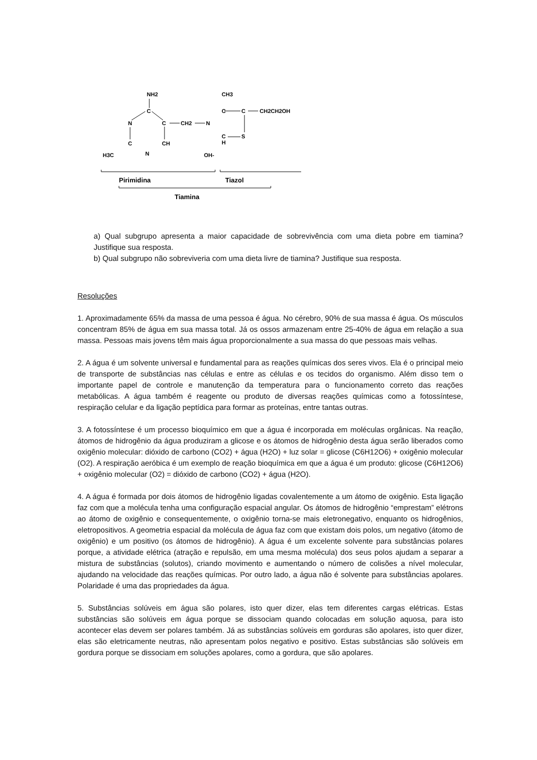NH2
C
N
C
C
CH
N
H3C
CH2
N
CH3
C
C
CH2CH2OH
C
H
S
OH-
Pirimidina
Tiazol
Tiamina
a) Qual subgrupo apresenta a maior capacidade de sobrevivência com uma dieta pobre em tiamina? Justifique sua resposta.
b) Qual subgrupo não sobreviveria com uma dieta livre de tiamina? Justifique sua resposta.
Resoluções
1. Aproximadamente 65% da massa de uma pessoa é água. No cérebro, 90% de sua massa é água. Os músculos concentram 85% de água em sua massa total. Já os ossos armazenam entre 25-40% de água em relação a sua massa. Pessoas mais jovens têm mais água proporcionalmente a sua massa do que pessoas mais velhas.
2. A água é um solvente universal e fundamental para as reações químicas dos seres vivos. Ela é o principal meio de transporte de substâncias nas células e entre as células e os tecidos do organismo. Além disso tem o importante papel de controle e manutenção da temperatura para o funcionamento correto das reações metabólicas. A água também é reagente ou produto de diversas reações químicas como a fotossíntese, respiração celular e da ligação peptídica para formar as proteínas, entre tantas outras.
3. A fotossíntese é um processo bioquímico em que a água é incorporada em moléculas orgânicas. Na reação, átomos de hidrogênio da água produziram a glicose e os átomos de hidrogênio desta água serão liberados como oxigênio molecular: dióxido de carbono (CO2) + água (H2O) + luz solar = glicose (C6H12O6) + oxigênio molecular (O2). A respiração aeróbica é um exemplo de reação bioquímica em que a água é um produto: glicose (C6H12O6) + oxigênio molecular (O2) = dióxido de carbono (CO2) + água (H2O).
4. A água é formada por dois átomos de hidrogênio ligadas covalentemente a um átomo de oxigênio. Esta ligação faz com que a molécula tenha uma configuração espacial angular. Os átomos de hidrogênio “emprestam” elétrons ao átomo de oxigênio e consequentemente, o oxigênio torna-se mais eletronegativo, enquanto os hidrogênios, eletropositivos. A geometria espacial da molécula de água faz com que existam dois polos, um negativo (átomo de oxigênio) e um positivo (os átomos de hidrogênio). A água é um excelente solvente para substâncias polares porque, a atividade elétrica (atração e repulsão, em uma mesma molécula) dos seus polos ajudam a separar a mistura de substâncias (solutos), criando movimento e aumentando o número de colisões a nível molecular, ajudando na velocidade das reações químicas. Por outro lado, a água não é solvente para substâncias apolares. Polaridade é uma das propriedades da água.
5. Substâncias solúveis em água são polares, isto quer dizer, elas tem diferentes cargas elétricas. Estas substâncias são solúveis em água porque se dissociam quando colocadas em solução aquosa, para isto acontecer elas devem ser polares também. Já as substâncias solúveis em gorduras são apolares, isto quer dizer, elas são eletricamente neutras, não apresentam polos negativo e positivo. Estas substâncias são solúveis em gordura porque se dissociam em soluções apolares, como a gordura, que são apolares.